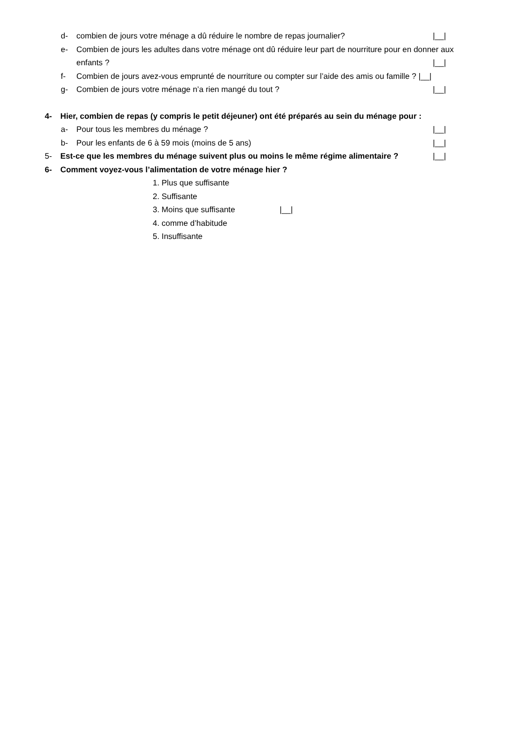d- combien de jours votre ménage a dû réduire le nombre de repas journalier? |__|
e- Combien de jours les adultes dans votre ménage ont dû réduire leur part de nourriture pour en donner aux enfants ?
|__|
f- Combien de jours avez-vous emprunté de nourriture ou compter sur l’aide des amis ou famille ? |__|
g- Combien de jours votre ménage n’a rien mangé du tout ? |__|
4- Hier, combien de repas (y compris le petit déjeuner) ont été préparés au sein du ménage pour :
a- Pour tous les membres du ménage ? |__|
b- Pour les enfants de 6 à 59 mois (moins de 5 ans) |__|
5- Est-ce que les membres du ménage suivent plus ou moins le même régime alimentaire ? |__|
6- Comment voyez-vous l’alimentation de votre ménage hier ?
1. Plus que suffisante
2. Suffisante
3. Moins que suffisante |__|
4. comme d’habitude
5. Insuffisante